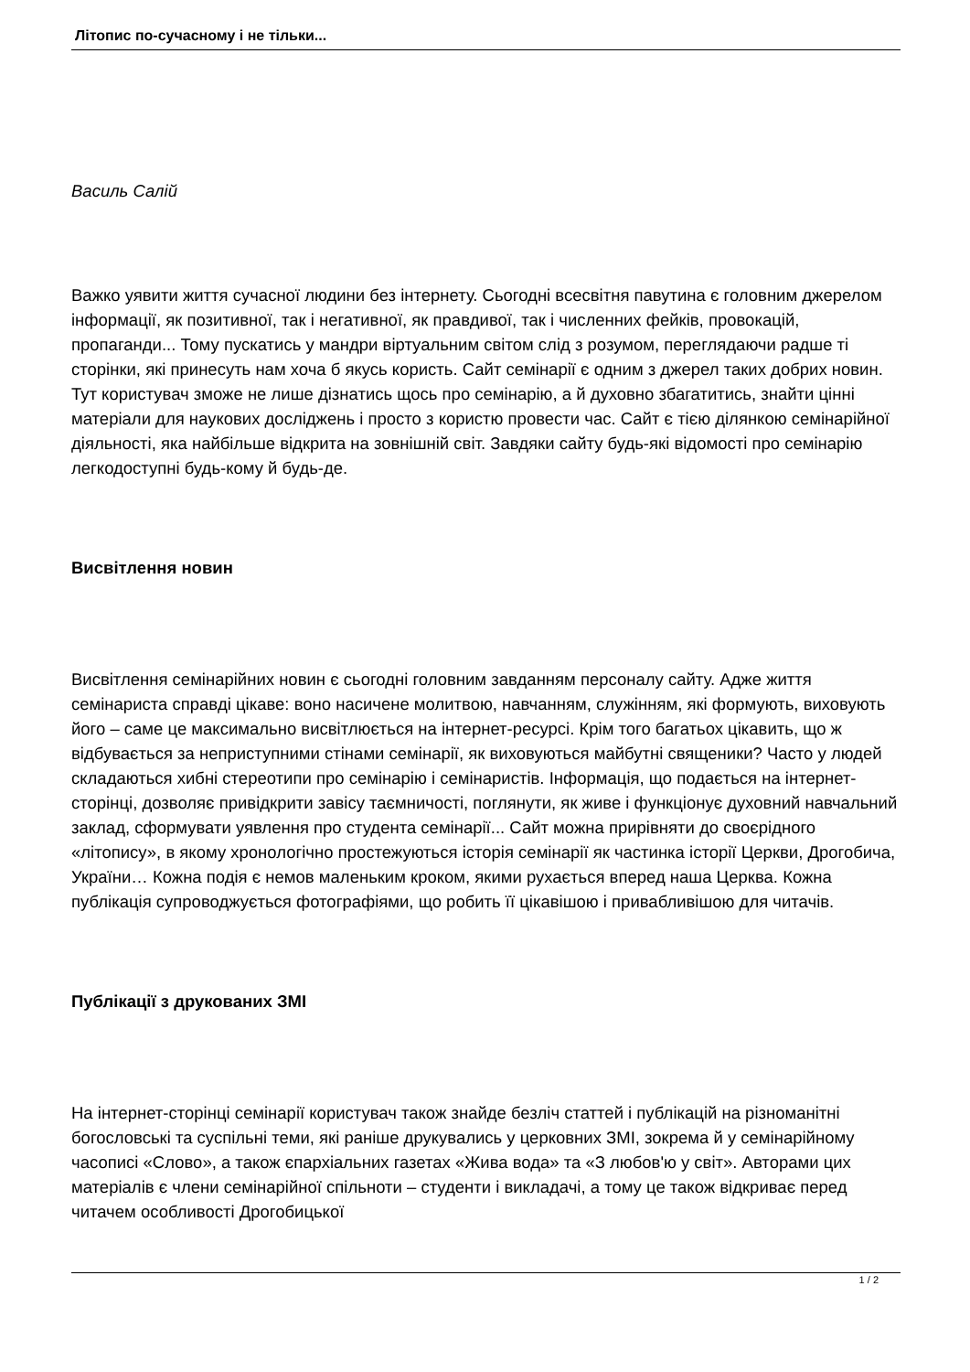Літопис по-сучасному і не тільки...
Василь Салій
Важко уявити життя сучасної людини без інтернету. Сьогодні всесвітня павутина є головним джерелом інформації, як позитивної, так і негативної, як правдивої, так і численних фейків, провокацій, пропаганди... Тому пускатись у мандри віртуальним світом слід з розумом, переглядаючи радше ті сторінки, які принесуть нам хоча б якусь користь. Сайт семінарії є одним з джерел таких добрих новин. Тут користувач зможе не лише дізнатись щось про семінарію, а й духовно збагатитись, знайти цінні матеріали для наукових досліджень і просто з користю провести час. Сайт є тією ділянкою семінарійної діяльності, яка найбільше відкрита на зовнішній світ. Завдяки сайту будь-які відомості про семінарію легкодоступні будь-кому й будь-де.
Висвітлення новин
Висвітлення семінарійних новин є сьогодні головним завданням персоналу сайту. Адже життя семінариста справді цікаве: воно насичене молитвою, навчанням, служінням, які формують, виховують його – саме це максимально висвітлюється на інтернет-ресурсі. Крім того багатьох цікавить, що ж відбувається за неприступними стінами семінарії, як виховуються майбутні священики? Часто у людей складаються хибні стереотипи про семінарію і семінаристів. Інформація, що подається на інтернет-сторінці, дозволяє привідкрити завісу таємничості, поглянути, як живе і функціонує духовний навчальний заклад, сформувати уявлення про студента семінарії... Сайт можна прирівняти до своєрідного «літопису», в якому хронологічно простежуються історія семінарії як частинка історії Церкви, Дрогобича, України… Кожна подія є немов маленьким кроком, якими рухається вперед наша Церква. Кожна публікація супроводжується фотографіями, що робить її цікавішою і привабливішою для читачів.
Публікації з друкованих ЗМІ
На інтернет-сторінці семінарії користувач також знайде безліч статтей і публікацій на різноманітні богословські та суспільні теми, які раніше друкувались у церковних ЗМІ, зокрема й у семінарійному часописі «Слово», а також єпархіальних газетах «Жива вода» та «З любов'ю у світ». Авторами цих матеріалів є члени семінарійної спільноти – студенти і викладачі, а тому це також відкриває перед читачем особливості Дрогобицької
1 / 2